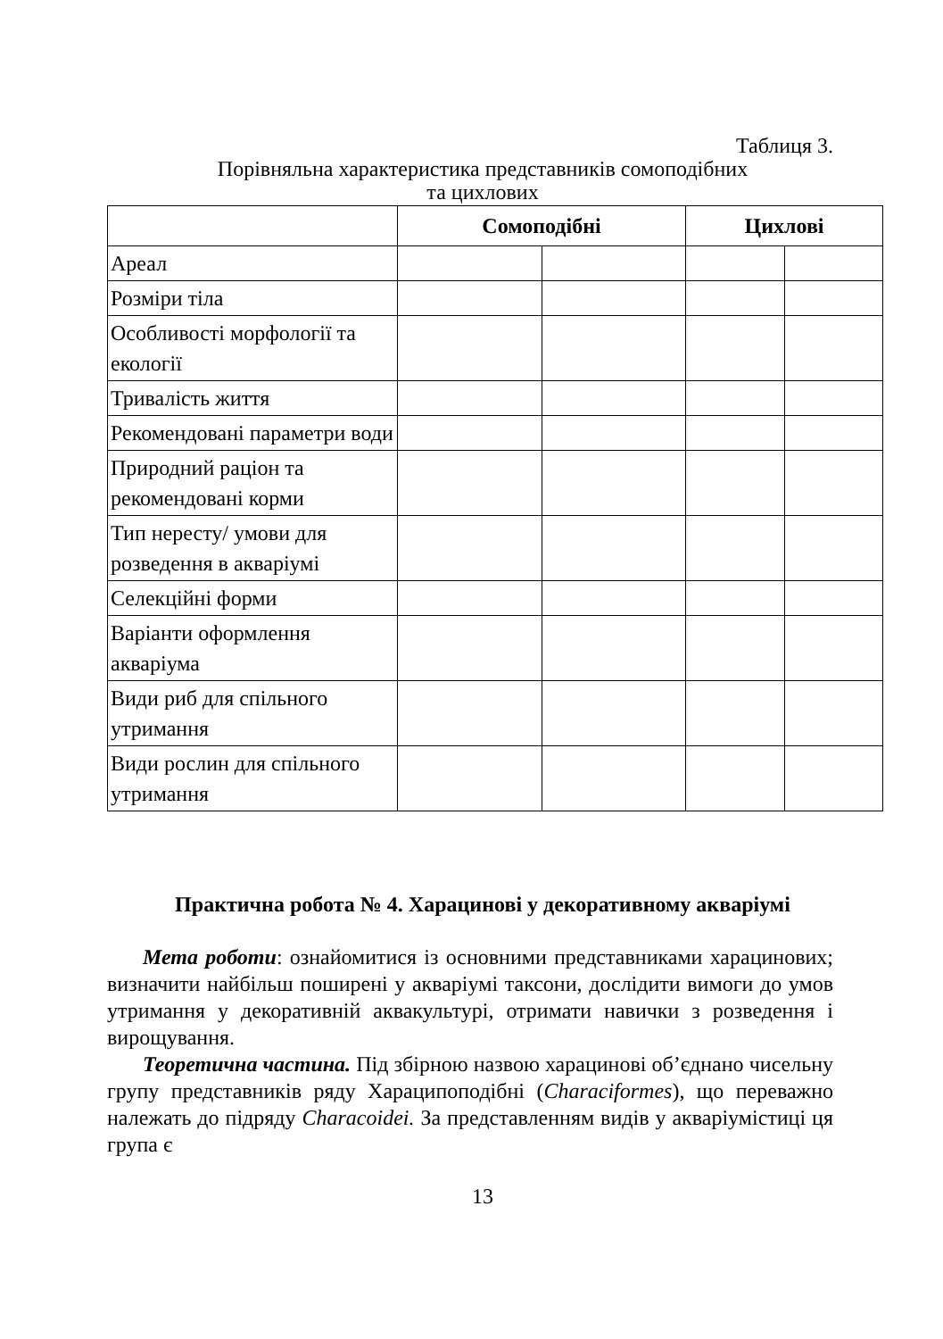Таблиця 3.
Порівняльна характеристика представників сомоподібних
та цихлових
| | Сомоподібні | | Цихлові | |
| --- | --- | --- | --- | --- |
| Ареал | | | | |
| Розміри тіла | | | | |
| Особливості морфології та екології | | | | |
| Тривалість життя | | | | |
| Рекомендовані параметри води | | | | |
| Природний раціон та рекомендовані корми | | | | |
| Тип нересту/ умови для розведення в акваріумі | | | | |
| Селекційні форми | | | | |
| Варіанти оформлення акваріума | | | | |
| Види риб для спільного утримання | | | | |
| Види рослин для спільного утримання | | | | |
Практична робота № 4. Харацинові у декоративному акваріумі
Мета роботи: ознайомитися із основними представниками харацинових; визначити найбільш поширені у акваріумі таксони, дослідити вимоги до умов утримання у декоративній аквакультурі, отримати навички з розведення і вирощування.
Теоретична частина. Під збірною назвою харацинові об’єднано чисельну групу представників ряду Хараципоподібні (Characiformes), що переважно належать до підряду Characoidei. За представленням видів у акваріумістиці ця група є
13